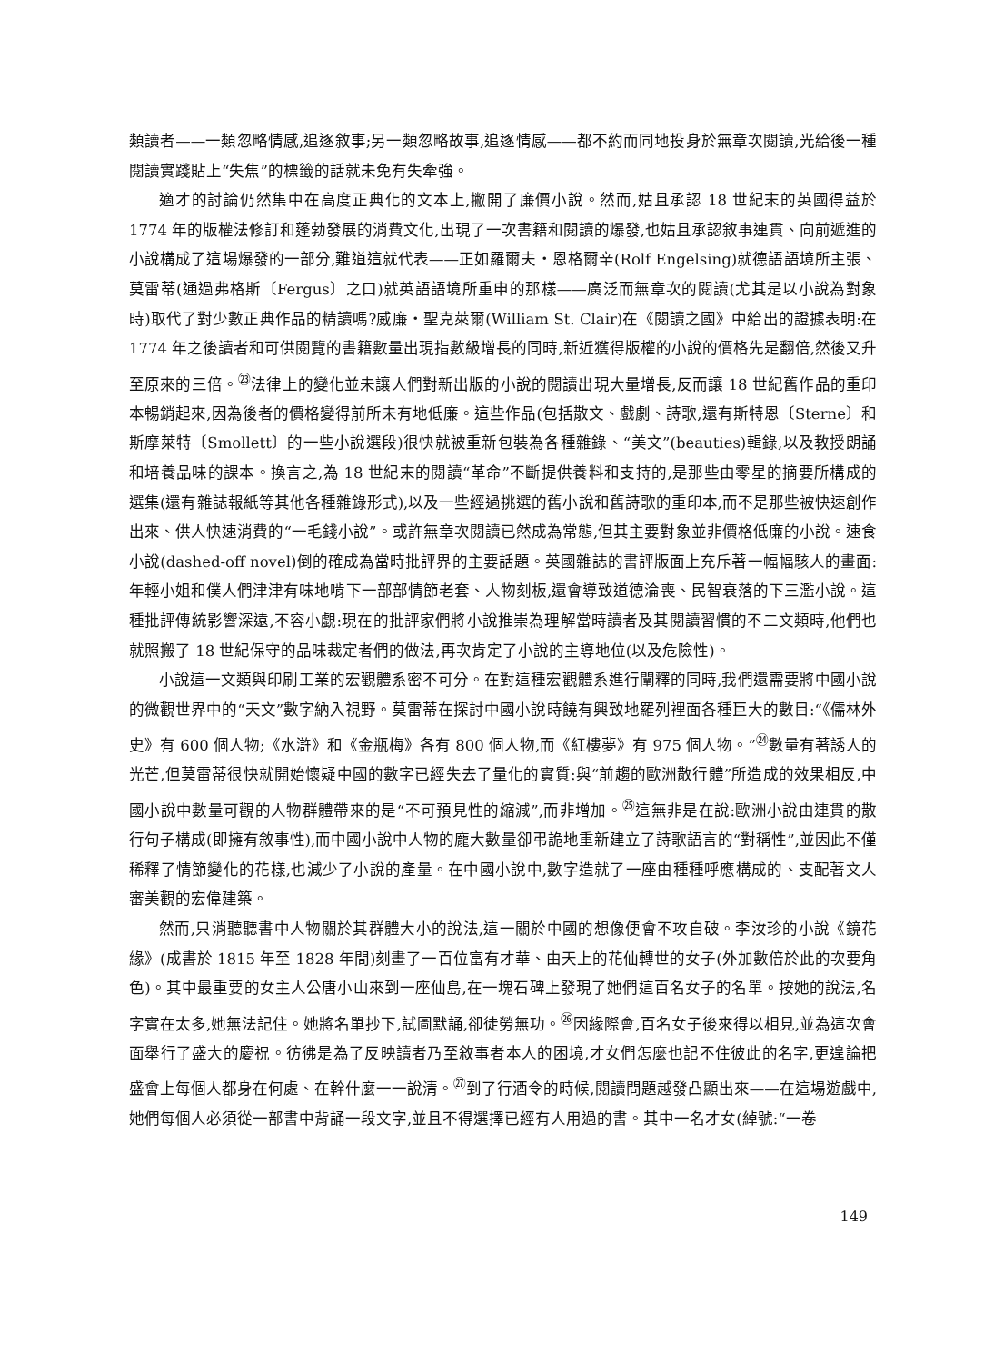類讀者——一類忽略情感,追逐敘事;另一類忽略故事,追逐情感——都不約而同地投身於無章次閱讀,光給後一種閱讀實踐貼上“失焦”的標籤的話就未免有失牽強。
適才的討論仍然集中在高度正典化的文本上,撇開了廉價小說。然而,姑且承認 18 世紀末的英國得益於 1774 年的版權法修訂和蓬勃發展的消費文化,出現了一次書籍和閱讀的爆發,也姑且承認敘事連貫、向前遞進的小說構成了這場爆發的一部分,難道這就代表——正如羅爾夫・恩格爾辛(Rolf Engelsing)就德語語境所主張、莫雷蒂(通過弗格斯〔Fergus〕之口)就英語語境所重申的那樣——廣泛而無章次的閱讀(尤其是以小說為對象時)取代了對少數正典作品的精讀嗎?威廉・聖克萊爾(William St. Clair)在《閱讀之國》中給出的證據表明:在 1774 年之後讀者和可供閱覽的書籍數量出現指數級增長的同時,新近獲得版權的小說的價格先是翻倍,然後又升至原來的三倍。<sup>㉓</sup>法律上的變化並未讓人們對新出版的小說的閱讀出現大量增長,反而讓 18 世紀舊作品的重印本暢銷起來,因為後者的價格變得前所未有地低廉。這些作品(包括散文、戲劇、詩歌,還有斯特恩〔Sterne〕和斯摩萊特〔Smollett〕的一些小說選段)很快就被重新包裝為各種雜錄、“美文”(beauties)輯錄,以及教授朗誦和培養品味的課本。換言之,為 18 世紀末的閱讀“革命”不斷提供養料和支持的,是那些由零星的摘要所構成的選集(還有雜誌報紙等其他各種雜錄形式),以及一些經過挑選的舊小說和舊詩歌的重印本,而不是那些被快速創作出來、供人快速消費的“一毛錢小說”。或許無章次閱讀已然成為常態,但其主要對象並非價格低廉的小說。速食小說(dashed-off novel)倒的確成為當時批評界的主要話題。英國雜誌的書評版面上充斥著一幅幅駭人的畫面:年輕小姐和僕人們津津有味地啃下一部部情節老套、人物刻板,還會導致道德淪喪、民智衰落的下三濫小說。這種批評傳統影響深遠,不容小覷:現在的批評家們將小說推崇為理解當時讀者及其閱讀習慣的不二文類時,他們也就照搬了 18 世紀保守的品味裁定者們的做法,再次肯定了小說的主導地位(以及危險性)。
小說這一文類與印刷工業的宏觀體系密不可分。在對這種宏觀體系進行闡釋的同時,我們還需要將中國小說的微觀世界中的“天文”數字納入視野。莫雷蒂在探討中國小說時饒有興致地羅列裡面各種巨大的數目:“《儒林外史》有 600 個人物;《水滸》和《金瓶梅》各有 800 個人物,而《紅樓夢》有 975 個人物。”<sup>㉔</sup>數量有著誘人的光芒,但莫雷蒂很快就開始懷疑中國的數字已經失去了量化的實質:與“前趨的歐洲散行體”所造成的效果相反,中國小說中數量可觀的人物群體帶來的是“不可預見性的縮減”,而非增加。<sup>㉕</sup>這無非是在說:歐洲小說由連貫的散行句子構成(即擁有敘事性),而中國小說中人物的龐大數量卻弔詭地重新建立了詩歌語言的“對稱性”,並因此不僅稀釋了情節變化的花樣,也減少了小說的產量。在中國小說中,數字造就了一座由種種呼應構成的、支配著文人審美觀的宏偉建築。
然而,只消聽聽書中人物關於其群體大小的說法,這一關於中國的想像便會不攻自破。李汝珍的小說《鏡花緣》(成書於 1815 年至 1828 年間)刻畫了一百位富有才華、由天上的花仙轉世的女子(外加數倍於此的次要角色)。其中最重要的女主人公唐小山來到一座仙島,在一塊石碑上發現了她們這百名女子的名單。按她的說法,名字實在太多,她無法記住。她將名單抄下,試圖默誦,卻徒勞無功。<sup>㉖</sup>因緣際會,百名女子後來得以相見,並為這次會面舉行了盛大的慶祝。彷彿是為了反映讀者乃至敘事者本人的困境,才女們怎麼也記不住彼此的名字,更遑論把盛會上每個人都身在何處、在幹什麼一一說清。<sup>㉗</sup>到了行酒令的時候,閱讀問題越發凸顯出來——在這場遊戲中,她們每個人必須從一部書中背誦一段文字,並且不得選擇已經有人用過的書。其中一名才女(綽號:“一卷
149